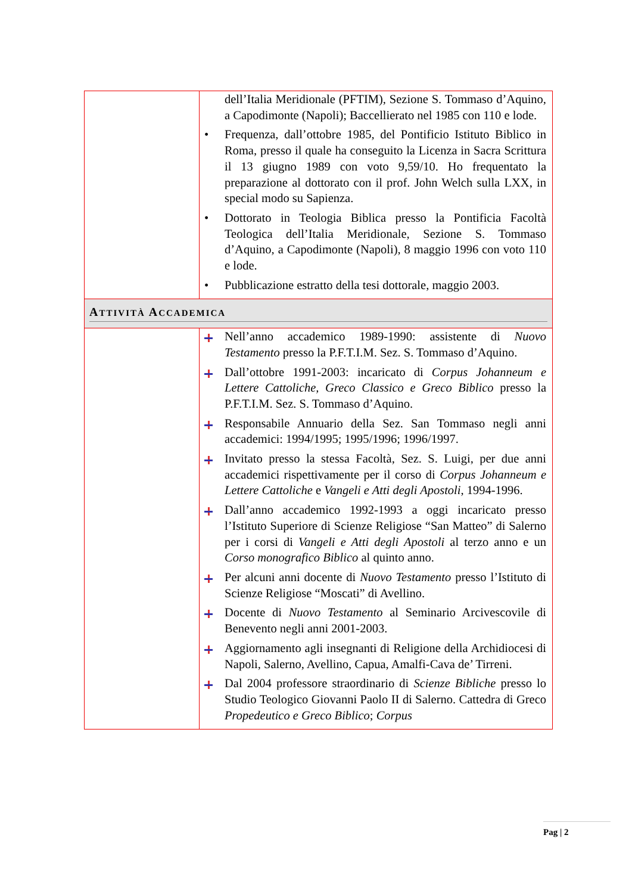| | dell’Italia Meridionale (PFTIM), Sezione S. Tommaso d’Aquino, a Capodimonte (Napoli); Baccellierato nel 1985 con 110 e lode. • Frequenza, dall’ottobre 1985, del Pontificio Istituto Biblico in Roma, presso il quale ha conseguito la Licenza in Sacra Scrittura il 13 giugno 1989 con voto 9,59/10. Ho frequentato la preparazione al dottorato con il prof. John Welch sulla LXX, in special modo su Sapienza. • Dottorato in Teologia Biblica presso la Pontificia Facoltà Teologica dell’Italia Meridionale, Sezione S. Tommaso d’Aquino, a Capodimonte (Napoli), 8 maggio 1996 con voto 110 e lode. • Pubblicazione estratto della tesi dottorale, maggio 2003. |
| A TTIVITÀ A CCADEMICA | |
| | Nell’anno accademico 1989-1990: assistente di Nuovo Testamento presso la P.F.T.I.M. Sez. S. Tommaso d’Aquino. Dall’ottobre 1991-2003: incaricato di Corpus Johanneum e Lettere Cattoliche, Greco Classico e Greco Biblico presso la P.F.T.I.M. Sez. S. Tommaso d’Aquino. Responsabile Annuario della Sez. San Tommaso negli anni accademici: 1994/1995; 1995/1996; 1996/1997. Invitato presso la stessa Facoltà, Sez. S. Luigi, per due anni accademici rispettivamente per il corso di Corpus Johanneum e Lettere Cattoliche e Vangeli e Atti degli Apostoli , 1994-1996. Dall’anno accademico 1992-1993 a oggi incaricato presso l’Istituto Superiore di Scienze Religiose “San Matteo” di Salerno per i corsi di Vangeli e Atti degli Apostoli al terzo anno e un Corso monografico Biblico al quinto anno. Per alcuni anni docente di Nuovo Testamento presso l’Istituto di Scienze Religiose “Moscati” di Avellino. Docente di Nuovo Testamento al Seminario Arcivescovile di Benevento negli anni 2001-2003. Aggiornamento agli insegnanti di Religione della Archidiocesi di Napoli, Salerno, Avellino, Capua, Amalfi-Cava de’ Tirreni. Dal 2004 professore straordinario di Scienze Bibliche presso lo Studio Teologico Giovanni Paolo II di Salerno. Cattedra di Greco Propedeutico e Greco Biblico ; Corpus |
Pag | 2